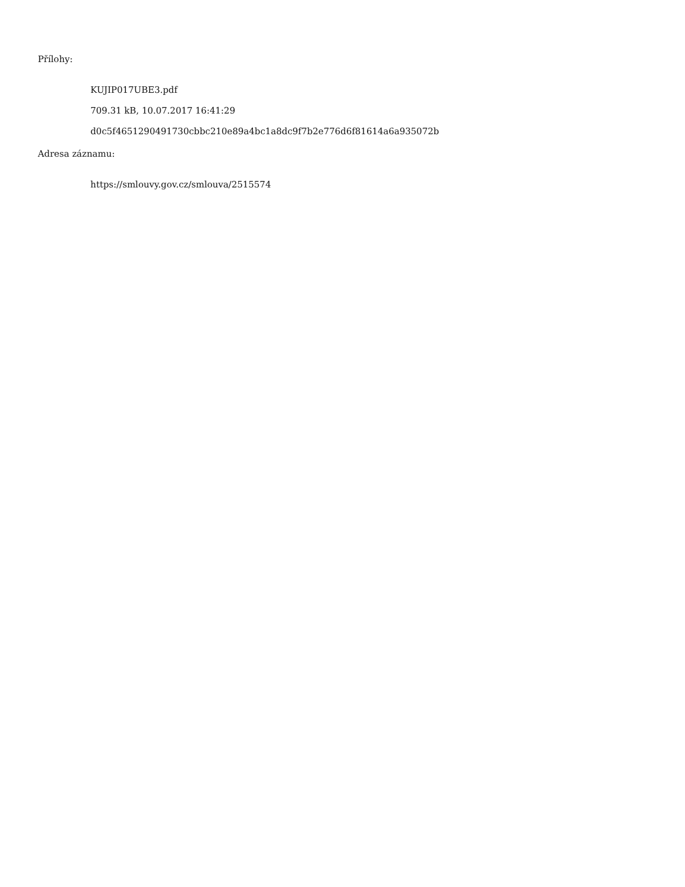Přílohy:
KUJIP017UBE3.pdf
709.31 kB, 10.07.2017 16:41:29
d0c5f4651290491730cbbc210e89a4bc1a8dc9f7b2e776d6f81614a6a935072b
Adresa záznamu:
https://smlouvy.gov.cz/smlouva/2515574